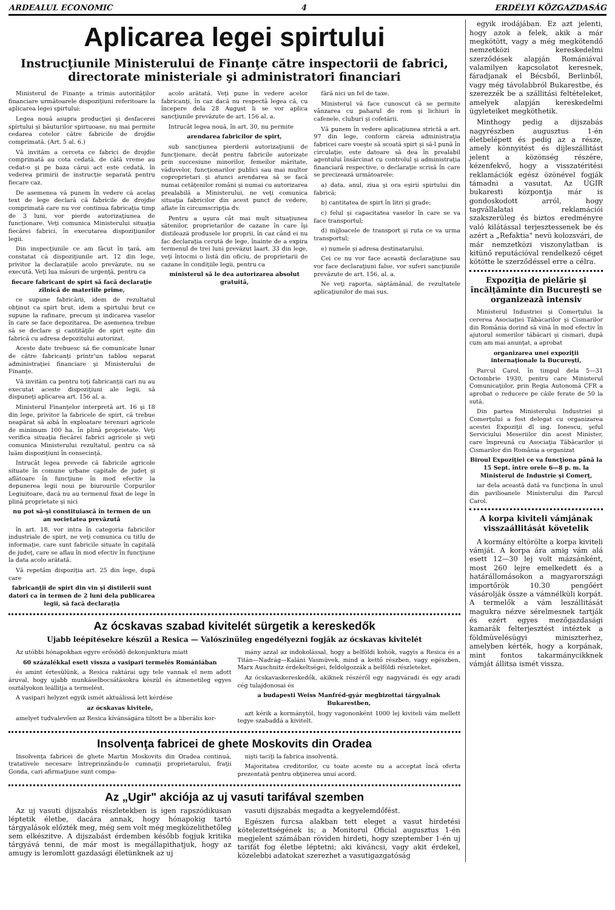ARDEALUL ECONOMIC 4 ERDÉLYI KÖZGAZDASÁG
Aplicarea legei spirtului
Instrucţiunile Ministerului de Finanţe către inspectorii de fabrici, directorate ministeriale şi administratori financiari
Ministerul de Finanţe a trimis autorităţilor financiare următoarele dispoziţiuni referitoare la aplicarea legei spirtului:
Legea nouă asupra producţiei şi desfacerei spirtului şi băuturilor spirtuoase, nu mai permite cedarea cotelor către fabricile de drojdie comprimată. (Art. 5 al. 6.)
Vă invităm a cerceta ce fabrici de drojdie comprimată au cota cedată, de câtă vreme au cedat-o şi pe baza cărui act este cedată, în vederea primirii de instrucţie separată pentru fiecare caz.
De asemenea vă punem în vedere că acelaş text de lege declară că fabricile de drojdie comprimată care nu vor continua fabricaţia timp de 3 luni, vor pierde autorizaţiunea de funcţionare. Veţi comunica Ministerului situaţia fiecărei fabrici, în executarea dispoziţiunilor legii.
Din inspecţiunile ce am făcut în ţară, am constatat că dispoziţiunile art. 12 din lege, privitor la declaraţiile acolo prevăzute, nu se execută. Veţi lua măsuri de urgenţă, pentru ca
fiecare fabricant de spirt să facă declaraţie zilnică de materiile prime,
ce supune fabricării, idem de rezultatul obţinut ca spirt brut, idem a spirtului brut ce supune la rafinare, precum şi indicarea vaselor în care se face depozitarea. De asemenea trebue să se declare şi cantităţile de spirt eşite din fabrică cu adresa depozitului autorizat.
Aceste date trebuesc să fie comunicate lunar de către fabricanţi printr'un tablou separat administraţiei financiare şi Ministerului de Finanţe.
Vă invităm ca pentru toţi fabricanţii cari nu au executat aceste dispoziţiuni ale legii, să dispuneţi aplicarea art. 156 al. a.
Ministerul Finanţelor interpretă art. 16 şi 18 din lege, privitor la fabricele de spirt, că trebue neapărat să aibă în exploatare terenuri agricole de minimum 100 ha. în plină proprietate. Veţi verifica situaţia fiecărei fabrici agricole şi veţi comunica Ministerului rezultatul, pentru ca să luăm dispoziţiuni în consecinţă.
Intrucât legea prevede că fabricile agricole situate în comune urbane capitale de judeţ şi aflătoare în funcţiune în mod efectiv la depunerea legii noui pe biurourile Corpurilor Legiuitoare, dacă nu au termenul fixat de lege în plină proprietate şi nici
nu pot să-şi constituiască în termen de un an societatea prevăzută
în art. 18, vor intra în categoria fabricilor industriale de spirt, ne veţi comunica cu titlu de informaţie, care sunt fabricile situate în capitală de judeţ, care se aflau în mod efectiv în funcţiune la data acolo arătată.
Vă repetăm dispoziţia art. 25 din lege, după care
fabricanţii de spirt din vin şi distilerii sunt datori ca în termen de 2 luni dela publicarea legii, să facă declaraţia
acolo arătată. Veţi pune în vedere acelor fabricanţi, în caz dacă nu respectă legea că, cu începere dela 28 August li se vor aplica sancţiunile prevăzute de art. 156 al. a.
Intrucât legea nouă, în art. 30, nu permite
arendarea fabricilor de spirt,
sub sancţiunea pierderii autorizaţiunii de funcţionare, decât pentru fabricile autorizate prin succesiune minorilor, femeilor măritate, văduvelor, funcţionarilor publici sau mai multor coproprietari şi atunci arendarea să se facă numai cetăţenilor români şi numai cu autorizarea prealabilă a Ministerului, ne veţi comunica situaţia fabricilor din acest punct de vedere, aflate în circumscripţia dv.
Pentru a uşura cât mai mult situaţiunea sătenilor, proprietarilor de cazane în care îşi distilează produsele lor proprii, în caz când ei nu fac declaraţia cerută de lege, înainte de a expira termenul de trei luni prevăzut laart. 33 din lege, veţi întocmi o listă din oficiu, de proprietarii de cazane în condiţiile legii, pentru ca
ministerul să le dea autorizarea absolut gratuită,
fără nici un fel de taxe.
Ministerul vă face cunoscut că se permite vânzarea cu paharul de rom şi lichiuri în cafenele, cluburi şi cofetării.
Vă punem în vedere aplicaţiunea strictă a art. 97 din lege, conform căreia administraţia fabricei care voeşte să scoată spirt şi să-l pună în circulaţie, este datoare să dea în prealabil agentului însărcinat cu controlul şi administraţia financiară respective, o declaraţie scrisă în care se precizează următoarele:
a) data, anul, ziua şi ora eşirii spirtului din fabrică;
b) cantitatea de spirt în litri şi grade;
c) felul şi capacitatea vaselor în care se va face transportul;
d) mijloacele de transport şi ruta ce va urma transportul;
e) numele şi adresa destinatarului.
Cei ce nu vor face această declaraţiune sau vor face declaraţiuni false, vor suferi sancţiunile prevăzute de art. 156, al. a.
Ne veţi raporta, săptămânal, de rezultatele aplicaţiunilor de mai sus.
Az ócskavas szabad kivitelét sürgetik a kereskedők
Ujabb leépítésekre készül a Resica — Valószinüleg engedélyezni fogják az ócskavas kivitelét
Az utóbbi hónapokban egyre erősödő dekonjunktura miatt
60 százalékkal esett vissza a vasipari termelés Romániában
és amint értesülünk, a Resica raktárai ugy tele vannak el nem adott áruval, hogy ujabb munkáselbocsátásokra készül és átmenetileg egyes osztályokon leállitja a termelést.
A vasipari helyzet egyik ismét aktuálissá lett kérdése
az ócskavas kivitele,
amelyet tudvalevően az Resica kívánságára tiltott be a liberális kor-
mány azzal az indokolással, hogy a belföldi kohók, vagyis a Resica és a Titán—Nadrág—Kaláni Vasmüvek, mind a kettő részben, vagy egészben, Marx Auschnitz érdekeltségei, feldolgozzák a belföldi részleteket.
Az ócskavaskereskedők, akiknek részéről egy nagyváradi és egy aradi cég tulajdonosai és
a budapesti Weiss Manfréd-gyár megbizottai tárgyalnak Bukarestben,
azt kérik a kormánytól, hogy vagononként 1000 lej kiviteli vám mellett tegye szabaddá a kivitelt.
Insolvenţa fabricei de ghete Moskovits din Oradea
Insolvenţa fabricei de ghete Martin Moskovits din Oradea continuă, tratativele necesare întreprinzându-le cumnaţii proprietarului, fraţii Gonda, cari afirmaţiune sunt compa-
nişti taciţi la fabrica insolventă.
Majoritatea creditorilor, cu toate aceste nu a acceptat încă oferta prezentată pentru obţinerea unui acord.
Az „Ugir" akciója az uj vasuti tarifával szemben
Az uj vasuti dijszabás részletekben is igen rapszódikusan léptetik életbe, dacára annak, hogy hónapokig tartó tárgyalások előzték meg, még sem volt még megközelithetőleg sem elkészitve. A dijszabást érdemben később fogjuk kritika tárgyává tenni, de már most is megállapithatjuk, hogy az amugy is leromlott gazdasági életünknek az uj
vasuti dijszabás megadta a kegyelemdőfést.
Egészen furcsa alakban tett eleget a vasut hirdetési kötelezettségének is; a Monitorul Oficial augusztus 1-én megjelent számában röviden hirdeti, hogy szeptember 1-én uj tarifát fog életbe léptetni; aki kiváncsi, vagy akit érdekel, közelebbi adatokat szerezhet a vasutigazgatóság
egyik irodájában. Ez azt jelenti, hogy azok a felek, akik a már megkötött, vagy a még megkötendő nemzetközi kereskedelmi szerződések alapján Romániával valamilyen kapcsolatot keresnek, fáradjanak el Bécsből, Berlinből, vagy még távolabbról Bukarestbe, és szerezzék be a szállitási feltételeket, amelyek alapján kereskedelmi ügyleteiket megköthetik.
Minthogy pedig a dijszabás nagyrészben augusztus 1-én életbelépett és pedig az a része, amely könnyitést és dijleszállitást jelent a közönség részére, kézenfekvő, hogy a visszatéritési reklamációk egész özönével fogják támadni a vasutat. Az UGIR bukaresti központja már is gondoskodott arról, hogy tagvállalatai reklamációi szakszerüleg és biztos eredményre való kilátással terjesztessenek be és azért a „Refaktia" nevü kolozsvári, de már nemzetközi viszonylatban is kitünő reputációval rendelkező céget kötötte le szerződéssel erre a célra.
Expoziţia de pielărie şi încălţăminte din Bucureşti se organizează intensiv
Ministerul Industriei şi Comerţului la cererea Asociaţiei Tăbăcarilor şi Cismarilor din România dorind să vină în mod efectiv în ajutorul somerilor tăbăcari şi cismari, după cum am mai anunţat, a aprobat
organizarea unei expoziţii internaţionale la Bucureşti,
Parcul Carol, în timpul dela 5—31 Octombrie 1930, pentru care Ministerul Comunicaţiilor, prin Regia Autonomă CFR a aprobat o reducere pe căile ferate de 50 la sută.
Din partea Ministerului Industriei şi Comerţului a fost delegat cu organizarea acestei Expoziţii dl ing. Ionescu, şeful Serviciului Meseriilor din acest Minister, care împreună cu Asociaţia Tăbăcarilor şi Cismarilor din România a organizat
Biroul Expoziţiei ce va funcţiona până la 15 Sept. între orele 6—8 p. m. la Ministerul de Industrie şi Comerţ,
iar dela această dată va funcţiona în unul din pavilioanele Ministerului din Parcul Carol.
A korpa kiviteli vámjának visszaállitását követelik
A kormány eltörölte a korpa kiviteli vámját. A korpa ára amig vám alá esett 12—30 lej volt mázsánként, most 260 lejre emelkedett és a határállomásokon a magyarországi importőrök 10.30 pengőért vásárolják össze a vámnélküli korpát. A termelők a vám leszállitását magukra nézve sérelmesnek tartják és ezért egyes mezőgazdasági kamarák felterjesztést intéztek a földmüvelésügyi miniszterhez, amelyben kérték, hogy a korpának, mint fontos takarmánycikknek vámját állitsa ismét vissza.